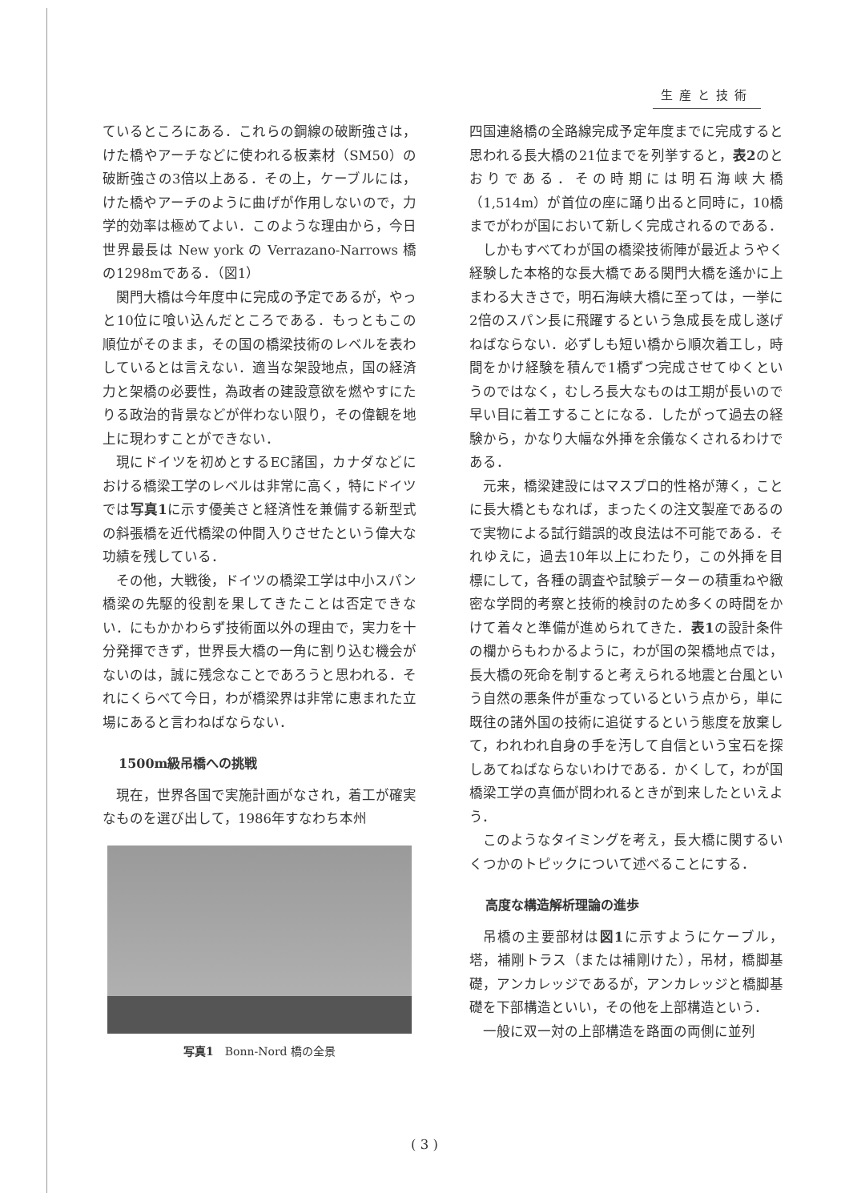生産と技術
ているところにある．これらの鋼線の破断強さは，けた橋やアーチなどに使われる板素材（SM50）の破断強さの3倍以上ある．その上，ケーブルには，けた橋やアーチのように曲げが作用しないので，力学的効率は極めてよい．このような理由から，今日世界最長は New york の Verrazano-Narrows 橋の1298mである．（図1）
関門大橋は今年度中に完成の予定であるが，やっと10位に喰い込んだところである．もっともこの順位がそのまま，その国の橋梁技術のレベルを表わしているとは言えない．適当な架設地点，国の経済力と架橋の必要性，為政者の建設意欲を燃やすにたりる政治的背景などが伴わない限り，その偉観を地上に現わすことができない．
現にドイツを初めとするEC諸国，カナダなどにおける橋梁工学のレベルは非常に高く，特にドイツでは写真1に示す優美さと経済性を兼備する新型式の斜張橋を近代橋梁の仲間入りさせたという偉大な功績を残している．
その他，大戦後，ドイツの橋梁工学は中小スパン橋梁の先駆的役割を果してきたことは否定できない．にもかかわらず技術面以外の理由で，実力を十分発揮できず，世界長大橋の一角に割り込む機会がないのは，誠に残念なことであろうと思われる．それにくらべて今日，わが橋梁界は非常に恵まれた立場にあると言わねばならない．
1500m級吊橋への挑戦
現在，世界各国で実施計画がなされ，着工が確実なものを選び出して，1986年すなわち本州
写真1　Bonn-Nord 橋の全景
四国連絡橋の全路線完成予定年度までに完成すると思われる長大橋の21位までを列挙すると，表2のとおりである．その時期には明石海峡大橋（1,514m）が首位の座に踊り出ると同時に，10橋までがわが国において新しく完成されるのである．
しかもすべてわが国の橋梁技術陣が最近ようやく経験した本格的な長大橋である関門大橋を遙かに上まわる大きさで，明石海峡大橋に至っては，一挙に2倍のスパン長に飛躍するという急成長を成し遂げねばならない．必ずしも短い橋から順次着工し，時間をかけ経験を積んで1橋ずつ完成させてゆくというのではなく，むしろ長大なものは工期が長いので早い目に着工することになる．したがって過去の経験から，かなり大幅な外挿を余儀なくされるわけである．
元来，橋梁建設にはマスプロ的性格が薄く，ことに長大橋ともなれば，まったくの注文製産であるので実物による試行錯誤的改良法は不可能である．それゆえに，過去10年以上にわたり，この外挿を目標にして，各種の調査や試験データーの積重ねや緻密な学問的考察と技術的検討のため多くの時間をかけて着々と準備が進められてきた．表1の設計条件の欄からもわかるように，わが国の架橋地点では，長大橋の死命を制すると考えられる地震と台風という自然の悪条件が重なっているという点から，単に既往の諸外国の技術に追従するという態度を放棄して，われわれ自身の手を汚して自信という宝石を探しあてねばならないわけである．かくして，わが国橋梁工学の真価が問われるときが到来したといえよう．
このようなタイミングを考え，長大橋に関するいくつかのトピックについて述べることにする．
高度な構造解析理論の進歩
吊橋の主要部材は図1に示すようにケーブル，塔，補剛トラス（または補剛けた），吊材，橋脚基礎，アンカレッジであるが，アンカレッジと橋脚基礎を下部構造といい，その他を上部構造という．
一般に双一対の上部構造を路面の両側に並列
( 3 )